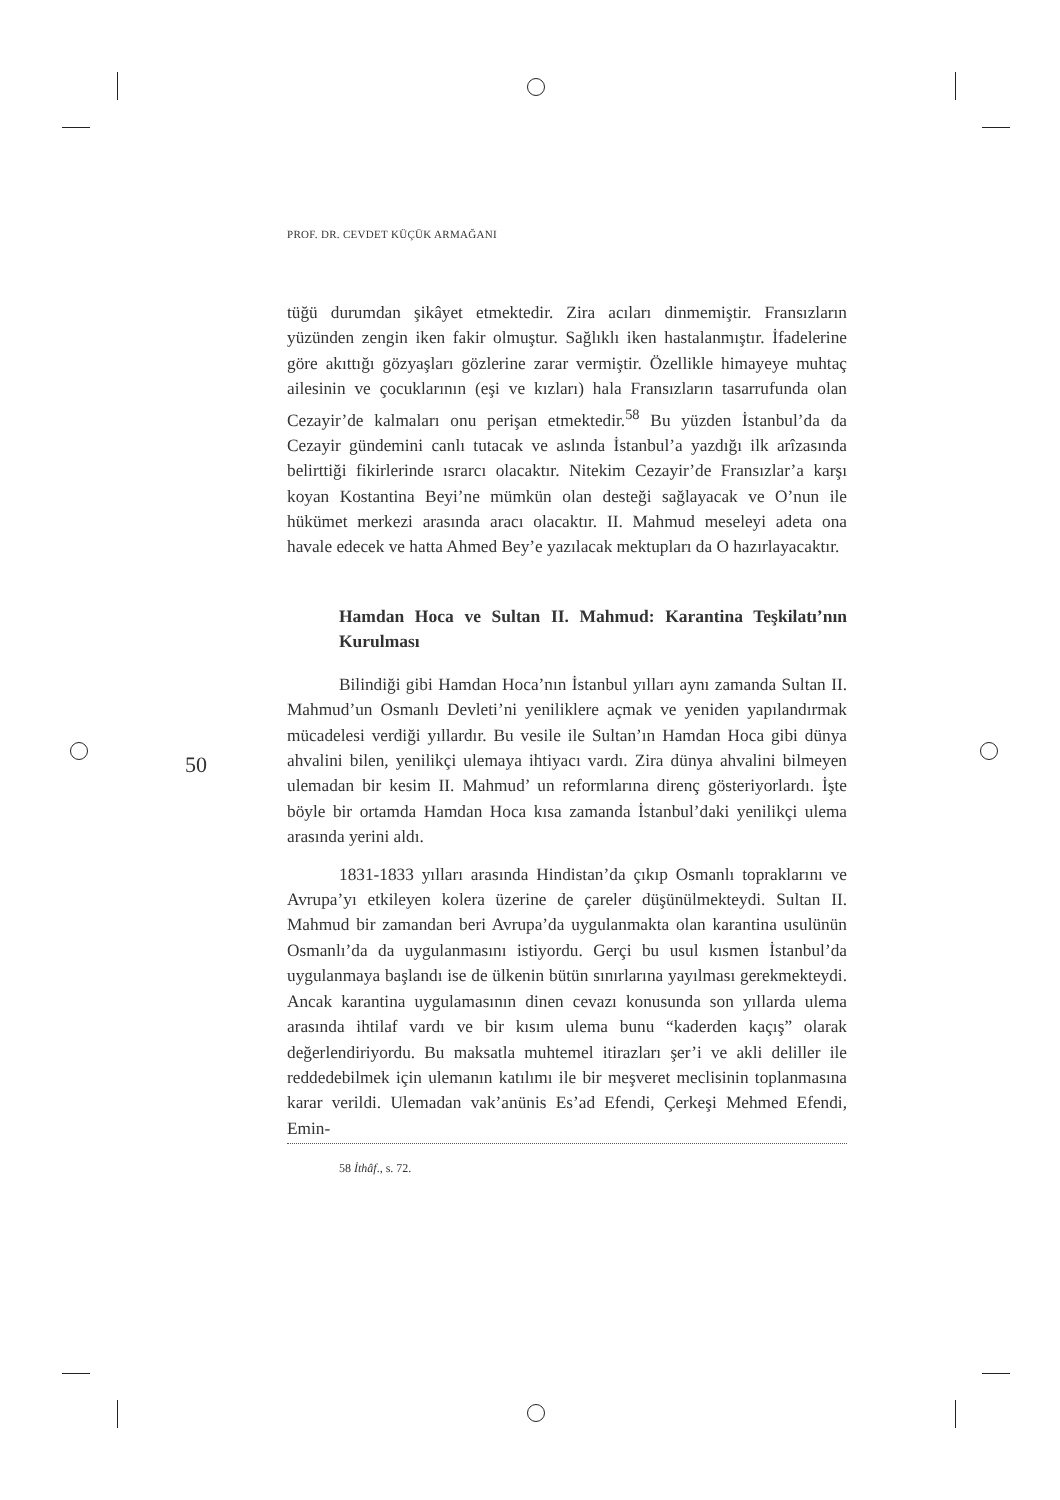PROF. DR. CEVDET KÜÇÜK ARMAĞANI
50
tüğü durumdan şikâyet etmektedir. Zira acıları dinmemiştir. Fransızların yüzünden zengin iken fakir olmuştur. Sağlıklı iken hastalanmıştır. İfadelerine göre akıttığı gözyaşları gözlerine zarar vermiştir. Özellikle himayeye muhtaç ailesinin ve çocuklarının (eşi ve kızları) hala Fransızların tasarrufunda olan Cezayir’de kalmaları onu perişan etmektedir.<sup>58</sup> Bu yüzden İstanbul’da da Cezayir gündemini canlı tutacak ve aslında İstanbul’a yazdığı ilk arîzasında belirttiği fikirlerinde ısrarcı olacaktır. Nitekim Cezayir’de Fransızlar’a karşı koyan Kostantina Beyi’ne mümkün olan desteği sağlayacak ve O’nun ile hükümet merkezi arasında aracı olacaktır. II. Mahmud meseleyi adeta ona havale edecek ve hatta Ahmed Bey’e yazılacak mektupları da O hazırlayacaktır.
Hamdan Hoca ve Sultan II. Mahmud: Karantina Teşkilatı’nın Kurulması
Bilindiği gibi Hamdan Hoca’nın İstanbul yılları aynı zamanda Sultan II. Mahmud’un Osmanlı Devleti’ni yeniliklere açmak ve yeniden yapılandırmak mücadelesi verdiği yıllardır. Bu vesile ile Sultan’ın Hamdan Hoca gibi dünya ahvalini bilen, yenilikçi ulemaya ihtiyacı vardı. Zira dünya ahvalini bilmeyen ulemadan bir kesim II. Mahmud’ un reformlarına direnç gösteriyorlardı. İşte böyle bir ortamda Hamdan Hoca kısa zamanda İstanbul’daki yenilikçi ulema arasında yerini aldı.
1831-1833 yılları arasında Hindistan’da çıkıp Osmanlı topraklarını ve Avrupa’yı etkileyen kolera üzerine de çareler düşünülmekteydi. Sultan II. Mahmud bir zamandan beri Avrupa’da uygulanmakta olan karantina usulünün Osmanlı’da da uygulanmasını istiyordu. Gerçi bu usul kısmen İstanbul’da uygulanmaya başlandı ise de ülkenin bütün sınırlarına yayılması gerekmekteydi. Ancak karantina uygulamasının dinen cevazı konusunda son yıllarda ulema arasında ihtilaf vardı ve bir kısım ulema bunu “kaderden kaçış” olarak değerlendiriyordu. Bu maksatla muhtemel itirazları şer’i ve akli deliller ile reddedebilmek için ulemanın katılımı ile bir meşveret meclisinin toplanmasına karar verildi. Ulemadan vak’anünis Es’ad Efendi, Çerkeşi Mehmed Efendi, Emin-
58 İthâf., s. 72.